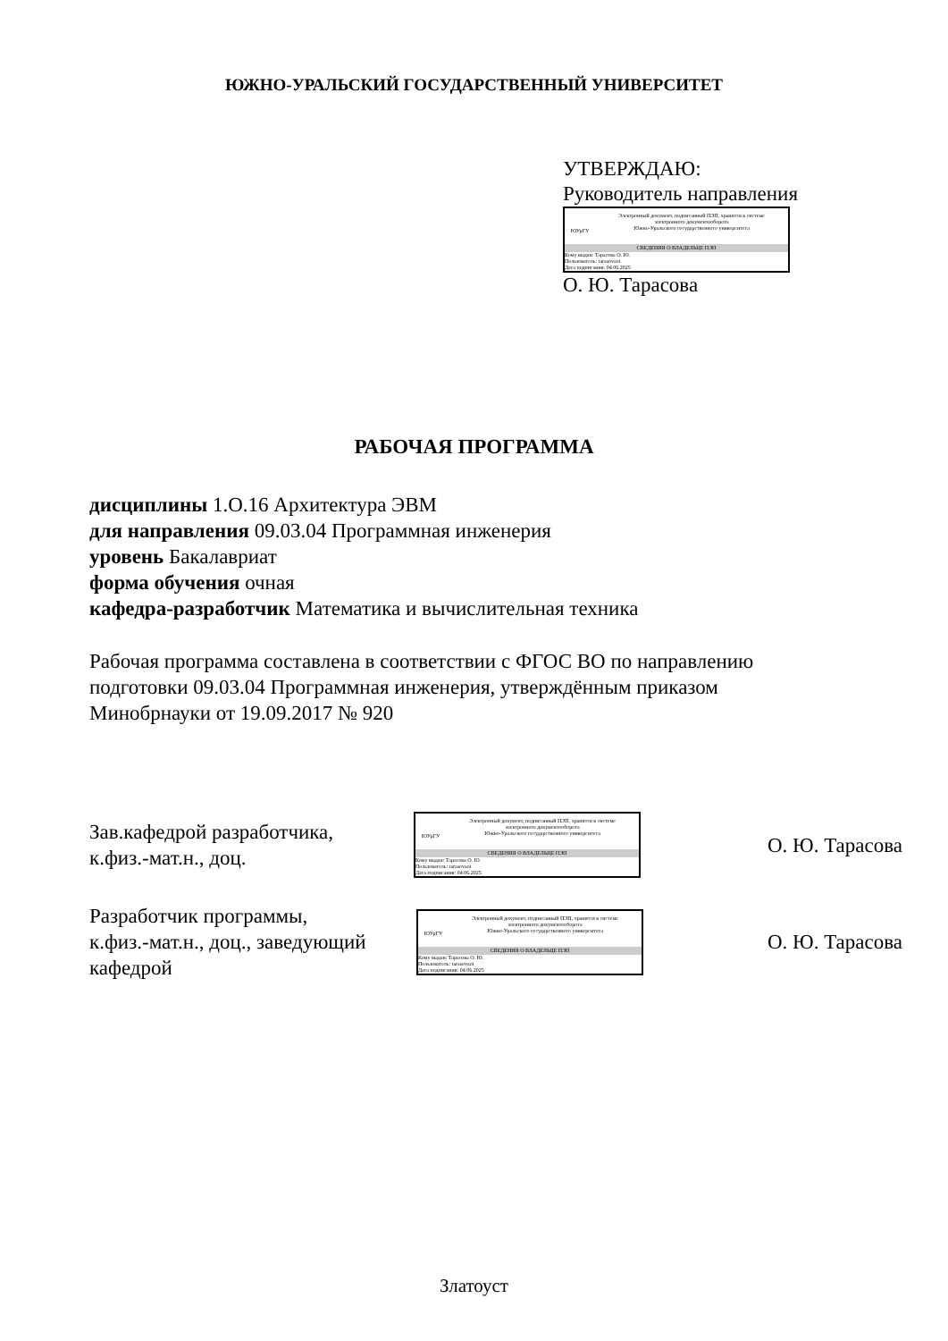ЮЖНО-УРАЛЬСКИЙ ГОСУДАРСТВЕННЫЙ УНИВЕРСИТЕТ
УТВЕРЖДАЮ:
Руководитель направления
ЮУрГУ
Электронный документ, подписанный ПЭП, хранится в системе
электронного документооборота
Южно-Уральского государственного университета
СВЕДЕНИЯ О ВЛАДЕЛЬЦЕ ПЭП
Кому выдан: Тарасова О. Ю.
Пользователь: tarasovaoi
Дата подписания: 04.06.2025
О. Ю. Тарасова
РАБОЧАЯ ПРОГРАММА
дисциплины 1.О.16 Архитектура ЭВМ
для направления 09.03.04 Программная инженерия
уровень Бакалавриат
форма обучения очная
кафедра-разработчик Математика и вычислительная техника
Рабочая программа составлена в соответствии с ФГОС ВО по направлению подготовки 09.03.04 Программная инженерия, утверждённым приказом Минобрнауки от 19.09.2017 № 920
Зав.кафедрой разработчика,
к.физ.-мат.н., доц.
ЮУрГУ
Электронный документ, подписанный ПЭП, хранится в системе
электронного документооборота
Южно-Уральского государственного университета
СВЕДЕНИЯ О ВЛАДЕЛЬЦЕ ПЭП
Кому выдан: Тарасова О. Ю.
Пользователь: tarasovaoi
Дата подписания: 04.06.2025
О. Ю. Тарасова
Разработчик программы,
к.физ.-мат.н., доц., заведующий
кафедрой
ЮУрГУ
Электронный документ, подписанный ПЭП, хранится в системе
электронного документооборота
Южно-Уральского государственного университета
СВЕДЕНИЯ О ВЛАДЕЛЬЦЕ ПЭП
Кому выдан: Тарасова О. Ю.
Пользователь: tarasovaoi
Дата подписания: 04.06.2025
О. Ю. Тарасова
Златоуст